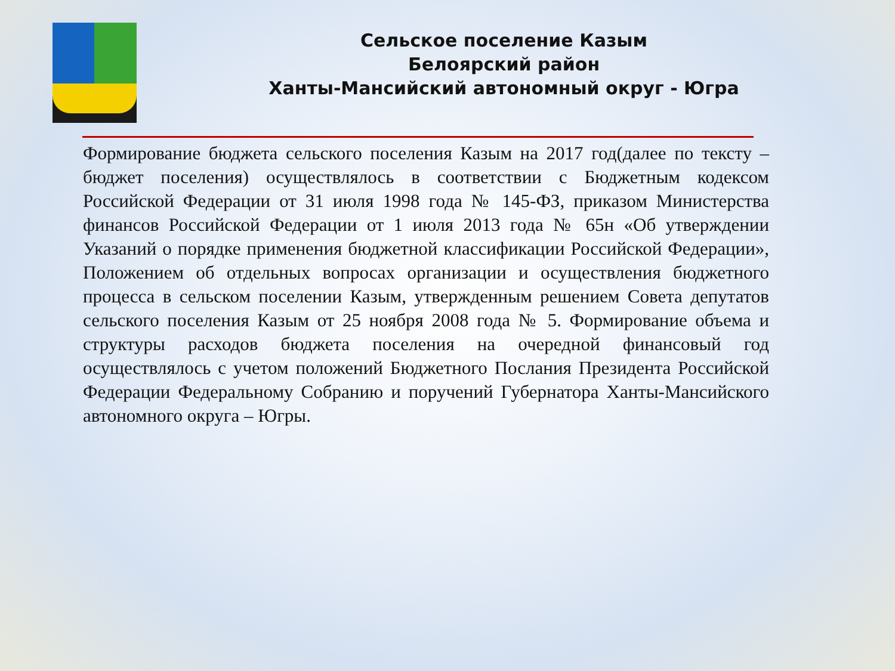Сельское поселение Казым
Белоярский район
Ханты-Мансийский автономный округ - Югра
Формирование бюджета сельского поселения Казым на 2017 год(далее по тексту – бюджет поселения) осуществлялось в соответствии с Бюджетным кодексом Российской Федерации от 31 июля 1998 года № 145-ФЗ, приказом Министерства финансов Российской Федерации от 1 июля 2013 года № 65н «Об утверждении Указаний о порядке применения бюджетной классификации Российской Федерации», Положением об отдельных вопросах организации и осуществления бюджетного процесса в сельском поселении Казым, утвержденным решением Совета депутатов сельского поселения Казым от 25 ноября 2008 года № 5. Формирование объема и структуры расходов бюджета поселения на очередной финансовый год осуществлялось с учетом положений Бюджетного Послания Президента Российской Федерации Федеральному Собранию и поручений Губернатора Ханты-Мансийского автономного округа – Югры.